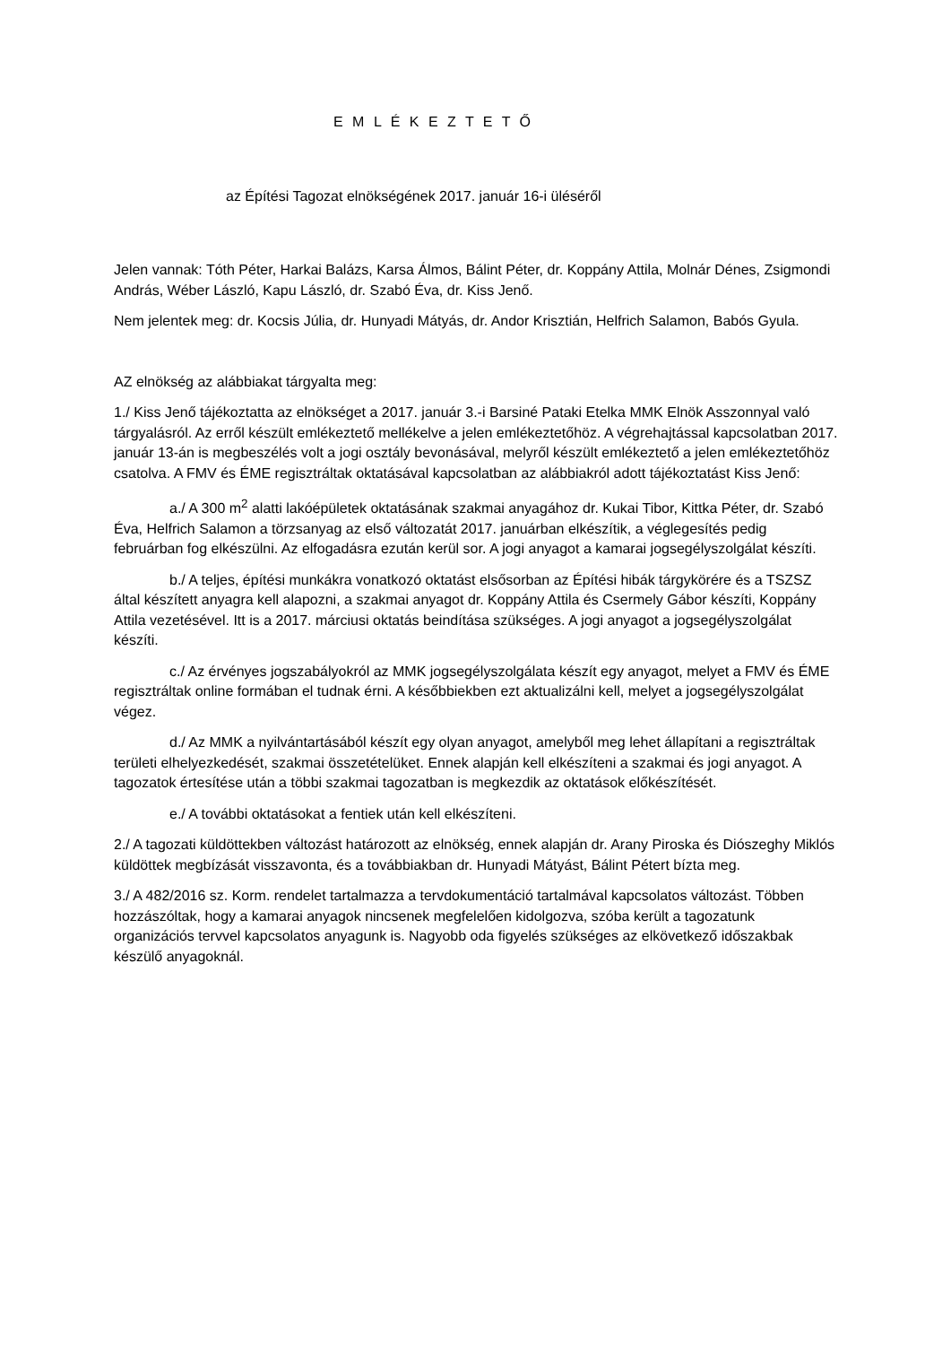E M L É K E Z T E T Ő
az Építési Tagozat elnökségének 2017. január 16-i üléséről
Jelen vannak: Tóth Péter, Harkai Balázs, Karsa Álmos, Bálint Péter, dr. Koppány Attila, Molnár Dénes, Zsigmondi András, Wéber László, Kapu László, dr. Szabó Éva, dr. Kiss Jenő.
Nem jelentek meg: dr. Kocsis Júlia, dr. Hunyadi Mátyás, dr. Andor Krisztián, Helfrich Salamon, Babós Gyula.
AZ elnökség az alábbiakat tárgyalta meg:
1./ Kiss Jenő tájékoztatta az elnökséget a 2017. január 3.-i Barsiné Pataki Etelka MMK Elnök Asszonnyal való tárgyalásról. Az erről készült emlékeztető mellékelve a jelen emlékeztetőhöz. A végrehajtással kapcsolatban 2017. január 13-án is megbeszélés volt a jogi osztály bevonásával, melyről készült emlékeztető a jelen emlékeztetőhöz csatolva. A FMV és ÉME regisztráltak oktatásával kapcsolatban az alábbiakról adott tájékoztatást Kiss Jenő:
a./ A 300 m<sup>2</sup> alatti lakóépületek oktatásának szakmai anyagához dr. Kukai Tibor, Kittka Péter, dr. Szabó Éva, Helfrich Salamon a törzsanyag az első változatát 2017. januárban elkészítik, a véglegesítés pedig februárban fog elkészülni. Az elfogadásra ezután kerül sor. A jogi anyagot a kamarai jogsegélyszolgálat készíti.
b./ A teljes, építési munkákra vonatkozó oktatást elsősorban az Építési hibák tárgykörére és a TSZSZ által készített anyagra kell alapozni, a szakmai anyagot dr. Koppány Attila és Csermely Gábor készíti, Koppány Attila vezetésével. Itt is a 2017. márciusi oktatás beindítása szükséges. A jogi anyagot a jogsegélyszolgálat készíti.
c./ Az érvényes jogszabályokról az MMK jogsegélyszolgálata készít egy anyagot, melyet a FMV és ÉME regisztráltak online formában el tudnak érni. A későbbiekben ezt aktualizálni kell, melyet a jogsegélyszolgálat végez.
d./ Az MMK a nyilvántartásából készít egy olyan anyagot, amelyből meg lehet állapítani a regisztráltak területi elhelyezkedését, szakmai összetételüket. Ennek alapján kell elkészíteni a szakmai és jogi anyagot. A tagozatok értesítése után a többi szakmai tagozatban is megkezdik az oktatások előkészítését.
e./ A további oktatásokat a fentiek után kell elkészíteni.
2./ A tagozati küldöttekben változást határozott az elnökség, ennek alapján dr. Arany Piroska és Diószeghy Miklós küldöttek megbízását visszavonta, és a továbbiakban dr. Hunyadi Mátyást, Bálint Pétert bízta meg.
3./ A 482/2016 sz. Korm. rendelet tartalmazza a tervdokumentáció tartalmával kapcsolatos változást. Többen hozzászóltak, hogy a kamarai anyagok nincsenek megfelelően kidolgozva, szóba került a tagozatunk organizációs tervvel kapcsolatos anyagunk is. Nagyobb oda figyelés szükséges az elkövetkező időszakbak készülő anyagoknál.